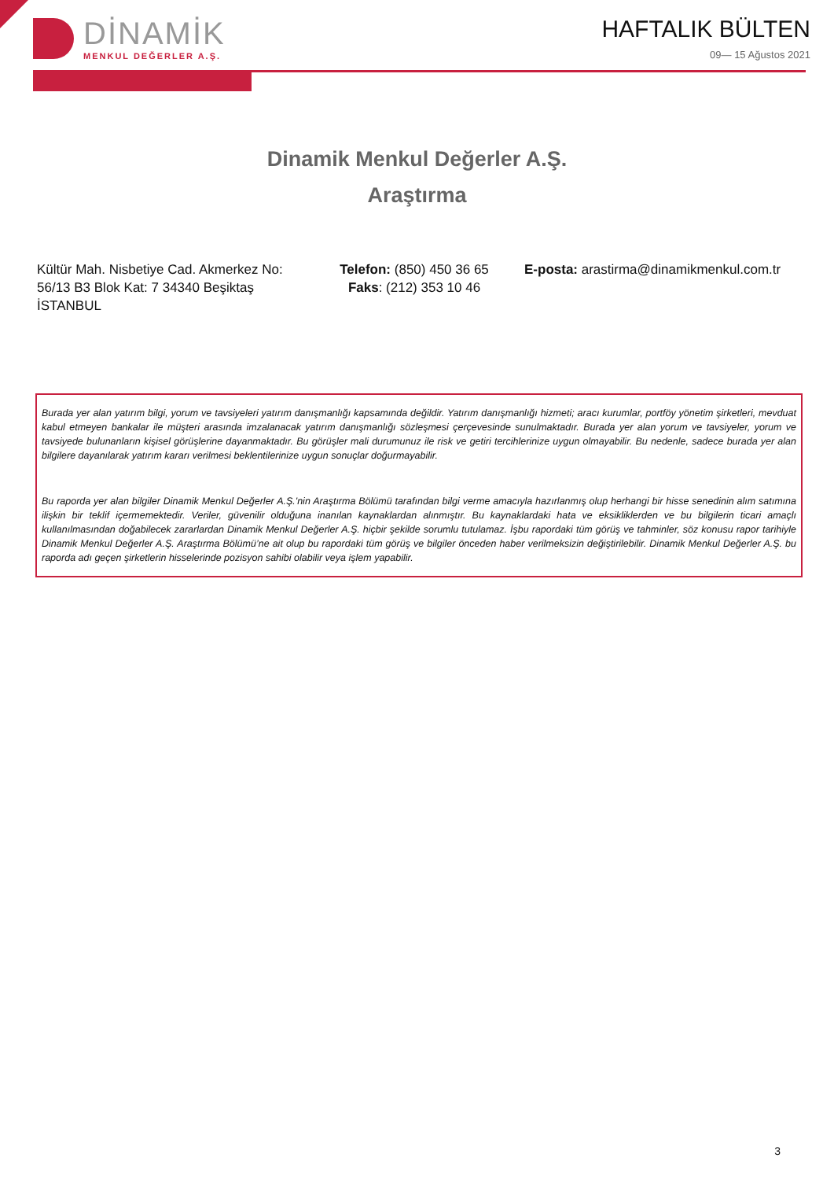DİNAMİK
MENKUL DEĞERLER A.Ş.
HAFTALIK BÜLTEN
09— 15 Ağustos 2021
Dinamik Menkul Değerler A.Ş.
Araştırma
Kültür Mah. Nisbetiye Cad. Akmerkez No: 56/13 B3 Blok Kat: 7 34340 Beşiktaş İSTANBUL
Telefon: (850) 450 36 65
Faks: (212) 353 10 46
E-posta: arastirma@dinamikmenkul.com.tr
Burada yer alan yatırım bilgi, yorum ve tavsiyeleri yatırım danışmanlığı kapsamında değildir. Yatırım danışmanlığı hizmeti; aracı kurumlar, portföy yönetim şirketleri, mevduat kabul etmeyen bankalar ile müşteri arasında imzalanacak yatırım danışmanlığı sözleşmesi çerçevesinde sunulmaktadır. Burada yer alan yorum ve tavsiyeler, yorum ve tavsiyede bulunanların kişisel görüşlerine dayanmaktadır. Bu görüşler mali durumunuz ile risk ve getiri tercihlerinize uygun olmayabilir. Bu nedenle, sadece burada yer alan bilgilere dayanılarak yatırım kararı verilmesi beklentilerinize uygun sonuçlar doğurmayabilir.
Bu raporda yer alan bilgiler Dinamik Menkul Değerler A.Ş.'nin Araştırma Bölümü tarafından bilgi verme amacıyla hazırlanmış olup herhangi bir hisse senedinin alım satımına ilişkin bir teklif içermemektedir. Veriler, güvenilir olduğuna inanılan kaynaklardan alınmıştır. Bu kaynaklardaki hata ve eksikliklerden ve bu bilgilerin ticari amaçlı kullanılmasından doğabilecek zararlardan Dinamik Menkul Değerler A.Ş. hiçbir şekilde sorumlu tutulamaz. İşbu rapordaki tüm görüş ve tahminler, söz konusu rapor tarihiyle Dinamik Menkul Değerler A.Ş. Araştırma Bölümü’ne ait olup bu rapordaki tüm görüş ve bilgiler önceden haber verilmeksizin değiştirilebilir. Dinamik Menkul Değerler A.Ş. bu raporda adı geçen şirketlerin hisselerinde pozisyon sahibi olabilir veya işlem yapabilir.
3